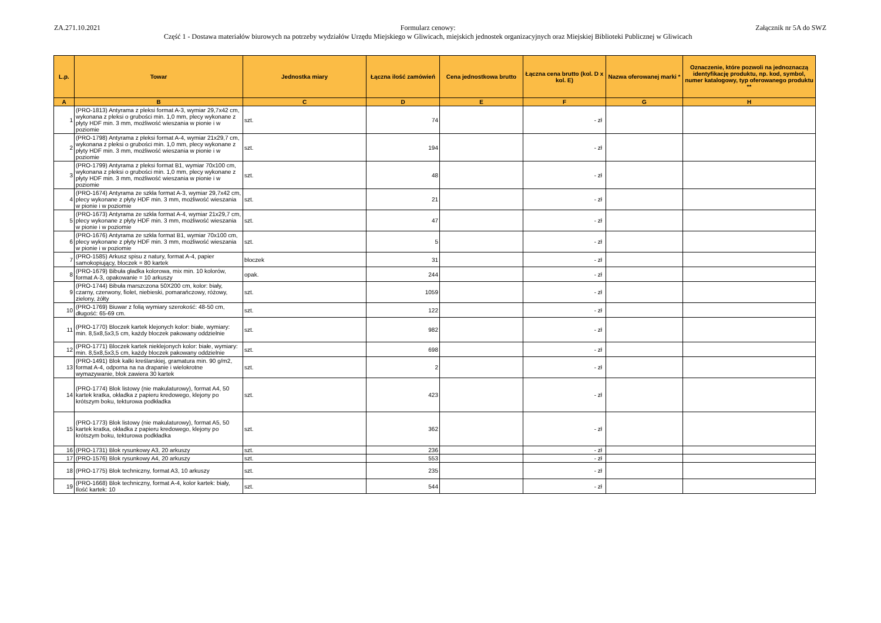ZA.271.10.2021 Formularz cenowy:
Część 1 - Dostawa materiałów biurowych na potrzeby wydziałów Urzędu Miejskiego w Gliwicach, miejskich jednostek organizacyjnych oraz Miejskiej Biblioteki Publicznej w Gliwicach
Załącznik nr 5A do SWZ
| L.p. | Towar | Jednostka miary | Łączna ilość zamówień | Cena jednostkowa brutto | Łączna cena brutto (kol. D x kol. E) | Nazwa oferowanej marki * | Oznaczenie, które pozwoli na jednoznaczą identyfikację produktu, np. kod, symbol, numer katalogowy, typ oferowanego produktu ** |
| --- | --- | --- | --- | --- | --- | --- | --- |
| A | B | C | D | E | F | G | H |
| 1 | (PRO-1813) Antyrama z pleksi format A-3, wymiar 29,7x42 cm, wykonana z pleksi o grubości min. 1,0 mm, plecy wykonane z płyty HDF min. 3 mm, możliwość wieszania w pionie i w poziomie | szt. | 74 | | - zł | | |
| 2 | (PRO-1798) Antyrama z pleksi format A-4, wymiar 21x29,7 cm, wykonana z pleksi o grubości min. 1,0 mm, plecy wykonane z płyty HDF min. 3 mm, możliwość wieszania w pionie i w poziomie | szt. | 194 | | - zł | | |
| 3 | (PRO-1799) Antyrama z pleksi format B1, wymiar 70x100 cm, wykonana z pleksi o grubości min. 1,0 mm, plecy wykonane z płyty HDF min. 3 mm, możliwość wieszania w pionie i w poziomie | szt. | 48 | | - zł | | |
| 4 | (PRO-1674) Antyrama ze szkła format A-3, wymiar 29,7x42 cm, plecy wykonane z płyty HDF min. 3 mm, możliwość wieszania w pionie i w poziomie | szt. | 21 | | - zł | | |
| 5 | (PRO-1673) Antyrama ze szkła format A-4, wymiar 21x29,7 cm, plecy wykonane z płyty HDF min. 3 mm, możliwość wieszania w pionie i w poziomie | szt. | 47 | | - zł | | |
| 6 | (PRO-1676) Antyrama ze szkła format B1, wymiar 70x100 cm, plecy wykonane z płyty HDF min. 3 mm, możliwość wieszania w pionie i w poziomie | szt. | 5 | | - zł | | |
| 7 | (PRO-1585) Arkusz spisu z natury, format A-4, papier samokopiujący, bloczek = 80 kartek | bloczek | 31 | | - zł | | |
| 8 | (PRO-1679) Bibuła gładka kolorowa, mix min. 10 kolorów, format A-3, opakowanie = 10 arkuszy | opak. | 244 | | - zł | | |
| 9 | (PRO-1744) Bibuła marszczona 50X200 cm, kolor: biały, czarny, czerwony, fiolet, niebieski, pomarańczowy, różowy, zielony, żółty | szt. | 1059 | | - zł | | |
| 10 | (PRO-1769) Biuwar z folią wymiary szerokość: 48-50 cm, długość: 65-69 cm. | szt. | 122 | | - zł | | |
| 11 | (PRO-1770) Bloczek kartek klejonych kolor: białe, wymiary: min. 8,5x8,5x3,5 cm, każdy bloczek pakowany oddzielnie | szt. | 982 | | - zł | | |
| 12 | (PRO-1771) Bloczek kartek nieklejonych kolor: białe, wymiary: min. 8,5x8,5x3,5 cm, każdy bloczek pakowany oddzielnie | szt. | 698 | | - zł | | |
| 13 | (PRO-1491) Blok kalki kreślarskiej, gramatura min. 90 g/m2, format A-4, odporna na na drapanie i wielokrotne wymazywanie, blok zawiera 30 kartek | szt. | 2 | | - zł | | |
| 14 | (PRO-1774) Blok listowy (nie makulaturowy), format A4, 50 kartek kratka, okładka z papieru kredowego, klejony po krótszym boku, tekturowa podkładka | szt. | 423 | | - zł | | |
| 15 | (PRO-1773) Blok listowy (nie makulaturowy), format A5, 50 kartek kratka, okładka z papieru kredowego, klejony po krótszym boku, tekturowa podkładka | szt. | 362 | | - zł | | |
| 16 | (PRO-1731) Blok rysunkowy A3, 20 arkuszy | szt. | 236 | | - zł | | |
| 17 | (PRO-1576) Blok rysunkowy A4, 20 arkuszy | szt. | 553 | | - zł | | |
| 18 | (PRO-1775) Blok techniczny, format A3, 10 arkuszy | szt. | 235 | | - zł | | |
| 19 | (PRO-1668) Blok techniczny, format A-4, kolor kartek: biały, Ilość kartek: 10 | szt. | 544 | | - zł | | |